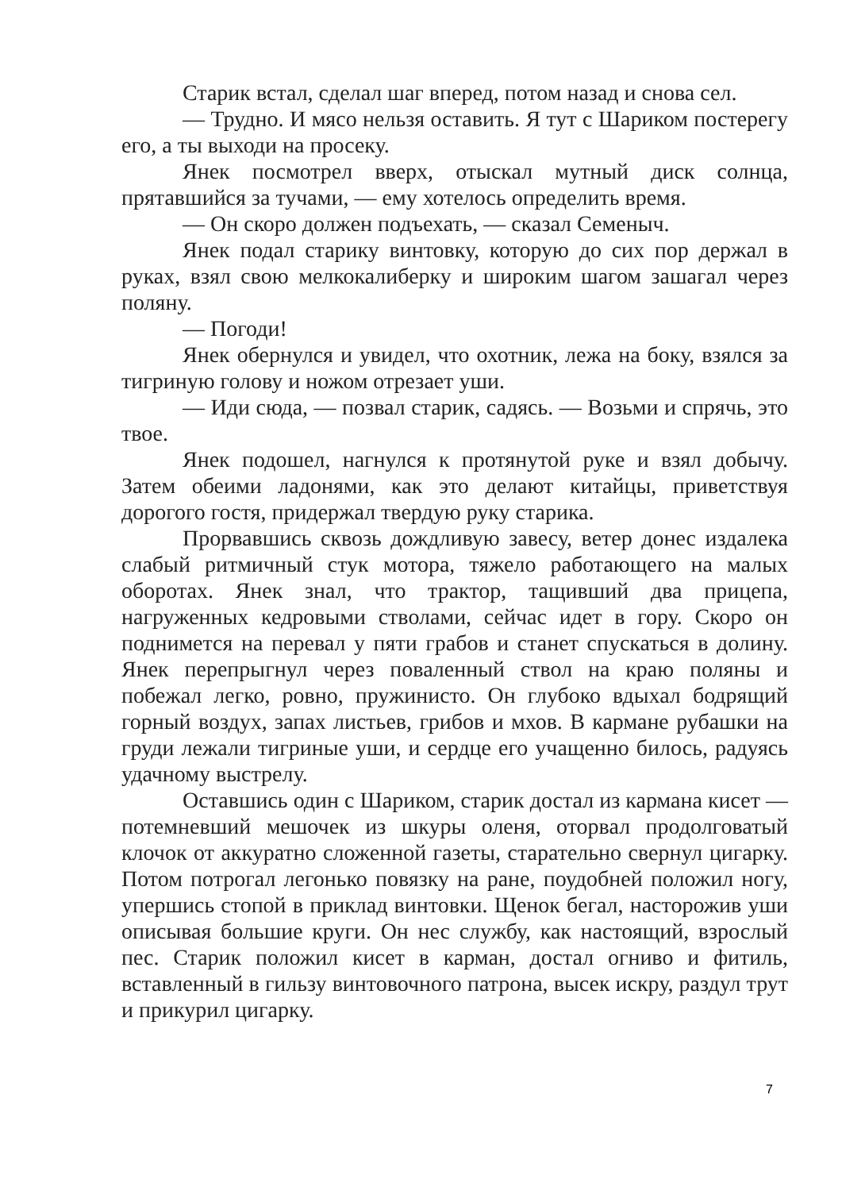Старик встал, сделал шаг вперед, потом назад и снова сел.
— Трудно. И мясо нельзя оставить. Я тут с Шариком постерегу его, а ты выходи на просеку.
Янек посмотрел вверх, отыскал мутный диск солнца, прятавшийся за тучами, — ему хотелось определить время.
— Он скоро должен подъехать, — сказал Семеныч.
Янек подал старику винтовку, которую до сих пор держал в руках, взял свою мелкокалиберку и широким шагом зашагал через поляну.
— Погоди!
Янек обернулся и увидел, что охотник, лежа на боку, взялся за тигриную голову и ножом отрезает уши.
— Иди сюда, — позвал старик, садясь. — Возьми и спрячь, это твое.
Янек подошел, нагнулся к протянутой руке и взял добычу. Затем обеими ладонями, как это делают китайцы, приветствуя дорогого гостя, придержал твердую руку старика.
Прорвавшись сквозь дождливую завесу, ветер донес издалека слабый ритмичный стук мотора, тяжело работающего на малых оборотах. Янек знал, что трактор, тащивший два прицепа, нагруженных кедровыми стволами, сейчас идет в гору. Скоро он поднимется на перевал у пяти грабов и станет спускаться в долину. Янек перепрыгнул через поваленный ствол на краю поляны и побежал легко, ровно, пружинисто. Он глубоко вдыхал бодрящий горный воздух, запах листьев, грибов и мхов. В кармане рубашки на груди лежали тигриные уши, и сердце его учащенно билось, радуясь удачному выстрелу.
Оставшись один с Шариком, старик достал из кармана кисет — потемневший мешочек из шкуры оленя, оторвал продолговатый клочок от аккуратно сложенной газеты, старательно свернул цигарку. Потом потрогал легонько повязку на ране, поудобней положил ногу, упершись стопой в приклад винтовки. Щенок бегал, насторожив уши описывая большие круги. Он нес службу, как настоящий, взрослый пес. Старик положил кисет в карман, достал огниво и фитиль, вставленный в гильзу винтовочного патрона, высек искру, раздул трут и прикурил цигарку.
7